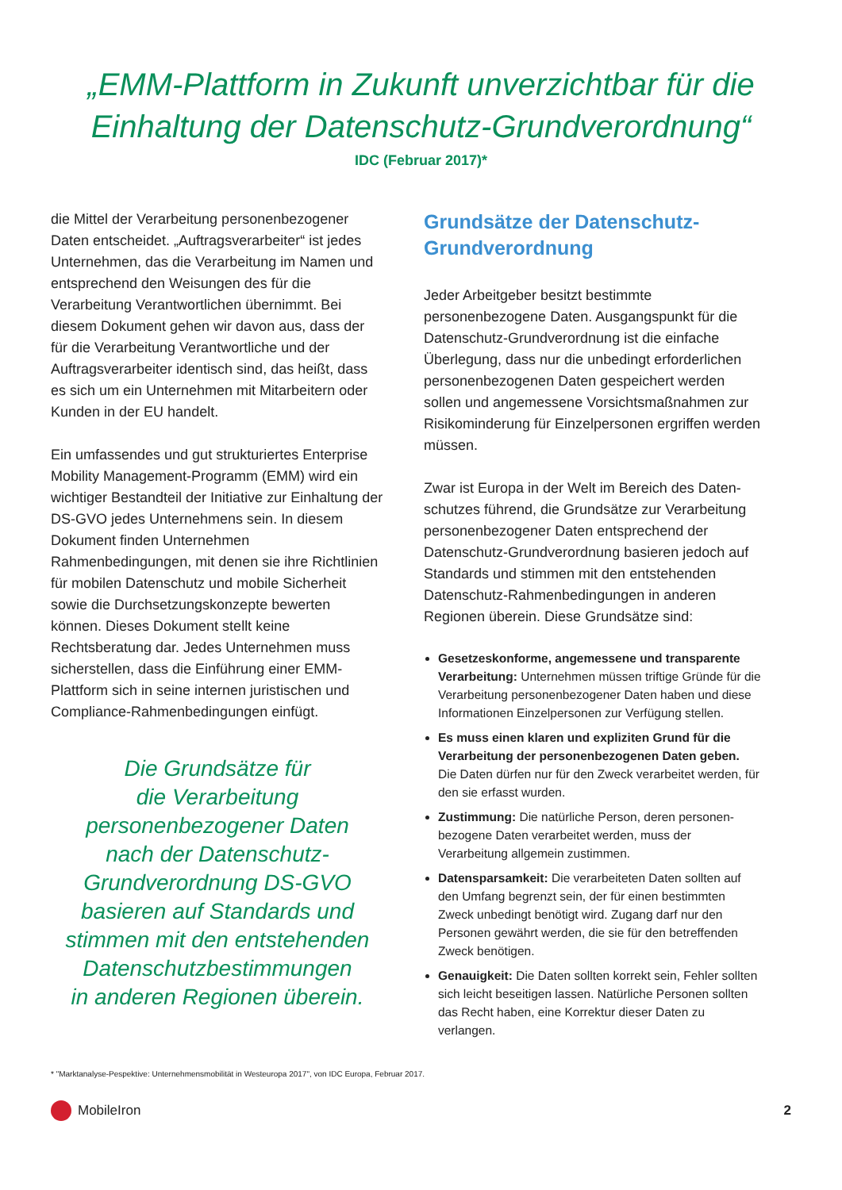„EMM-Plattform in Zukunft unverzichtbar für die
Einhaltung der Datenschutz-Grundverordnung“
IDC (Februar 2017)*
die Mittel der Verarbeitung personenbezogener Daten entscheidet. „Auftragsverarbeiter“ ist jedes Unternehmen, das die Verarbeitung im Namen und entsprechend den Weisungen des für die Verarbeitung Verantwortlichen übernimmt. Bei diesem Dokument gehen wir davon aus, dass der für die Verarbeitung Verantwortliche und der Auftragsverarbeiter identisch sind, das heißt, dass es sich um ein Unternehmen mit Mitarbeitern oder Kunden in der EU handelt.
Ein umfassendes und gut strukturiertes Enterprise Mobility Management-Programm (EMM) wird ein wichtiger Bestandteil der Initiative zur Einhaltung der DS-GVO jedes Unternehmens sein. In diesem Dokument finden Unternehmen Rahmenbedingungen, mit denen sie ihre Richtlinien für mobilen Datenschutz und mobile Sicherheit sowie die Durchsetzungskonzepte bewerten können. Dieses Dokument stellt keine Rechtsberatung dar. Jedes Unternehmen muss sicherstellen, dass die Einführung einer EMM-Plattform sich in seine internen juristischen und Compliance-Rahmenbedingungen einfügt.
Die Grundsätze für
die Verarbeitung
personenbezogener Daten
nach der Datenschutz-
Grundverordnung DS-GVO
basieren auf Standards und
stimmen mit den entstehenden
Datenschutzbestimmungen
in anderen Regionen überein.
Grundsätze der Datenschutz-
Grundverordnung
Jeder Arbeitgeber besitzt bestimmte personenbezogene Daten. Ausgangspunkt für die Datenschutz-Grundverordnung ist die einfache Überlegung, dass nur die unbedingt erforderlichen personenbezogenen Daten gespeichert werden sollen und angemessene Vorsichtsmaßnahmen zur Risikominderung für Einzelpersonen ergriffen werden müssen.
Zwar ist Europa in der Welt im Bereich des Daten­schutzes führend, die Grundsätze zur Verarbeitung personenbezogener Daten entsprechend der Datenschutz-Grundverordnung basieren jedoch auf Standards und stimmen mit den entstehenden Datenschutz-Rahmenbedingungen in anderen Regionen überein. Diese Grundsätze sind:
Gesetzeskonforme, angemessene und transparente Verarbeitung: Unternehmen müssen triftige Gründe für die Verarbeitung personenbezogener Daten haben und diese Informationen Einzelpersonen zur Verfügung stellen.
Es muss einen klaren und expliziten Grund für die Verarbeitung der personenbezogenen Daten geben. Die Daten dürfen nur für den Zweck verarbeitet werden, für den sie erfasst wurden.
Zustimmung: Die natürliche Person, deren personen­bezogene Daten verarbeitet werden, muss der Verarbeitung allgemein zustimmen.
Datensparsamkeit: Die verarbeiteten Daten sollten auf den Umfang begrenzt sein, der für einen bestimmten Zweck unbedingt benötigt wird. Zugang darf nur den Personen gewährt werden, die sie für den betreffenden Zweck benötigen.
Genauigkeit: Die Daten sollten korrekt sein, Fehler sollten sich leicht beseitigen lassen. Natürliche Personen sollten das Recht haben, eine Korrektur dieser Daten zu verlangen.
* "Marktanalyse-Pespektive: Unternehmensmobilität in Westeuropa 2017", von IDC Europa, Februar 2017.
MobileIron 2